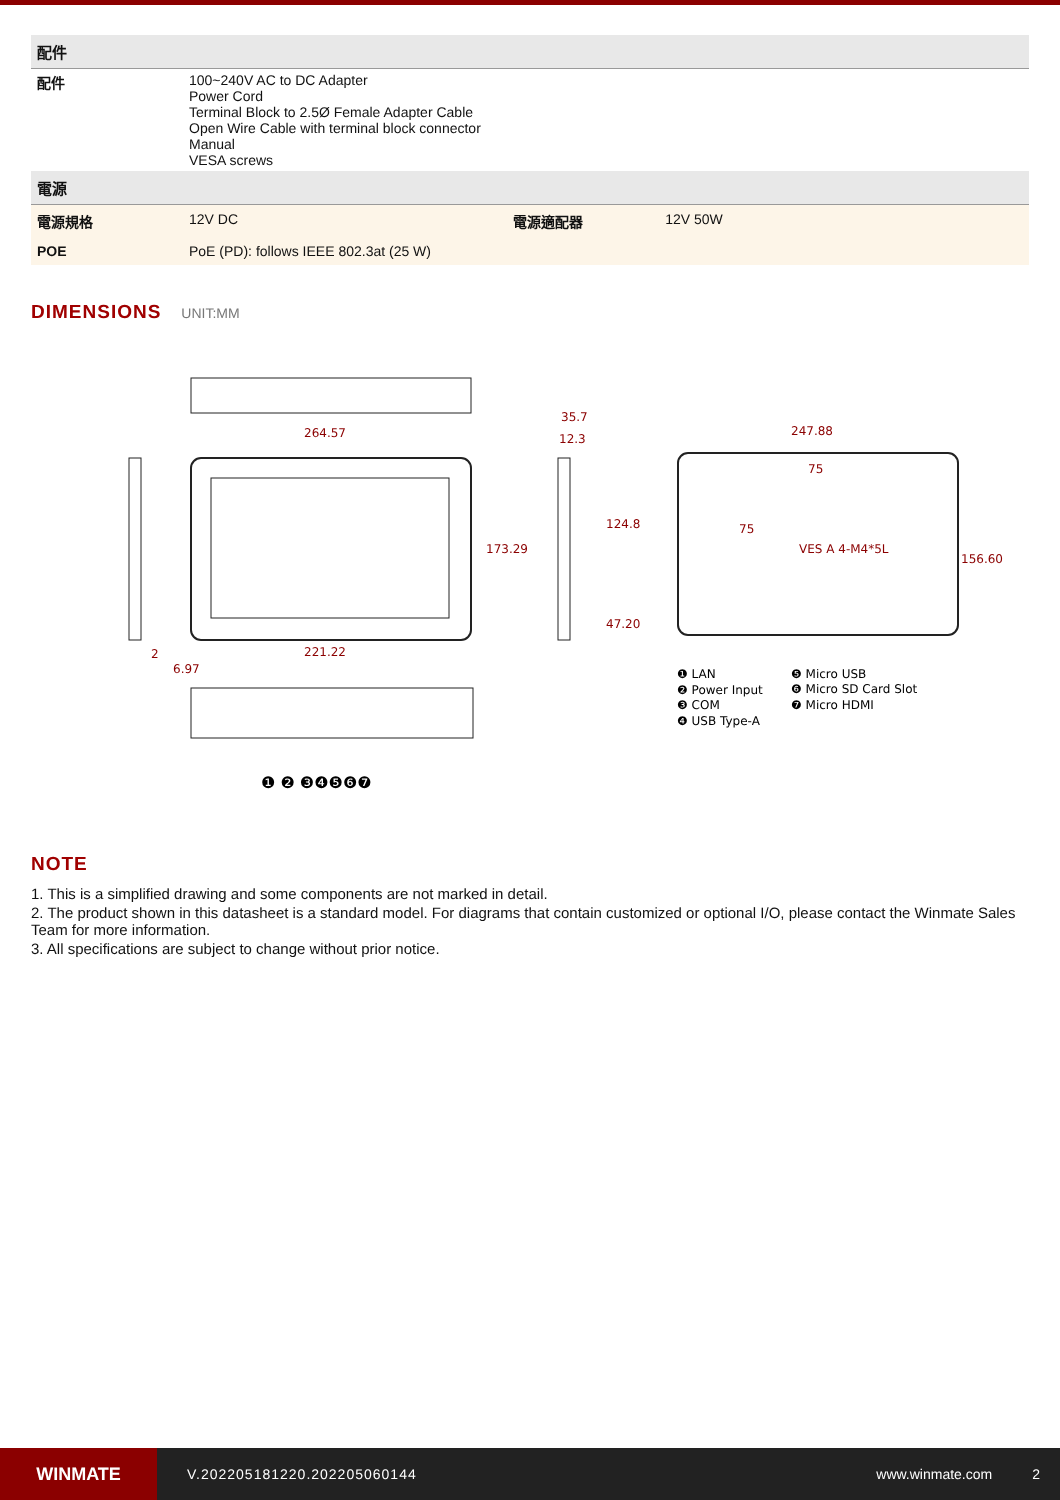| 配件 | | | |
| --- | --- | --- | --- |
| 配件 | 100~240V AC to DC Adapter Power Cord Terminal Block to 2.5Ø Female Adapter Cable Open Wire Cable with terminal block connector Manual VESA screws | | |
| 電源 | | | |
| 電源規格 | 12V DC | 電源適配器 | 12V 50W |
| POE | PoE (PD): follows IEEE 802.3at (25 W) | | |
DIMENSIONS UNIT:MM
264.57
221.22
173.29
35.7
12.3
124.8
47.20
2
6.97
247.88
75
75
VES A 4-M4*5L
156.60
❶ ❷ ❸❹❺❻❼
❶ LAN
❷ Power Input
❸ COM
❹ USB Type-A
❺ Micro USB
❻ Micro SD Card Slot
❼ Micro HDMI
NOTE
1. This is a simplified drawing and some components are not marked in detail.
2. The product shown in this datasheet is a standard model. For diagrams that contain customized or optional I/O, please contact the Winmate Sales Team for more information.
3. All specifications are subject to change without prior notice.
WINMATE
V.202205181220.202205060144 www.winmate.com 2